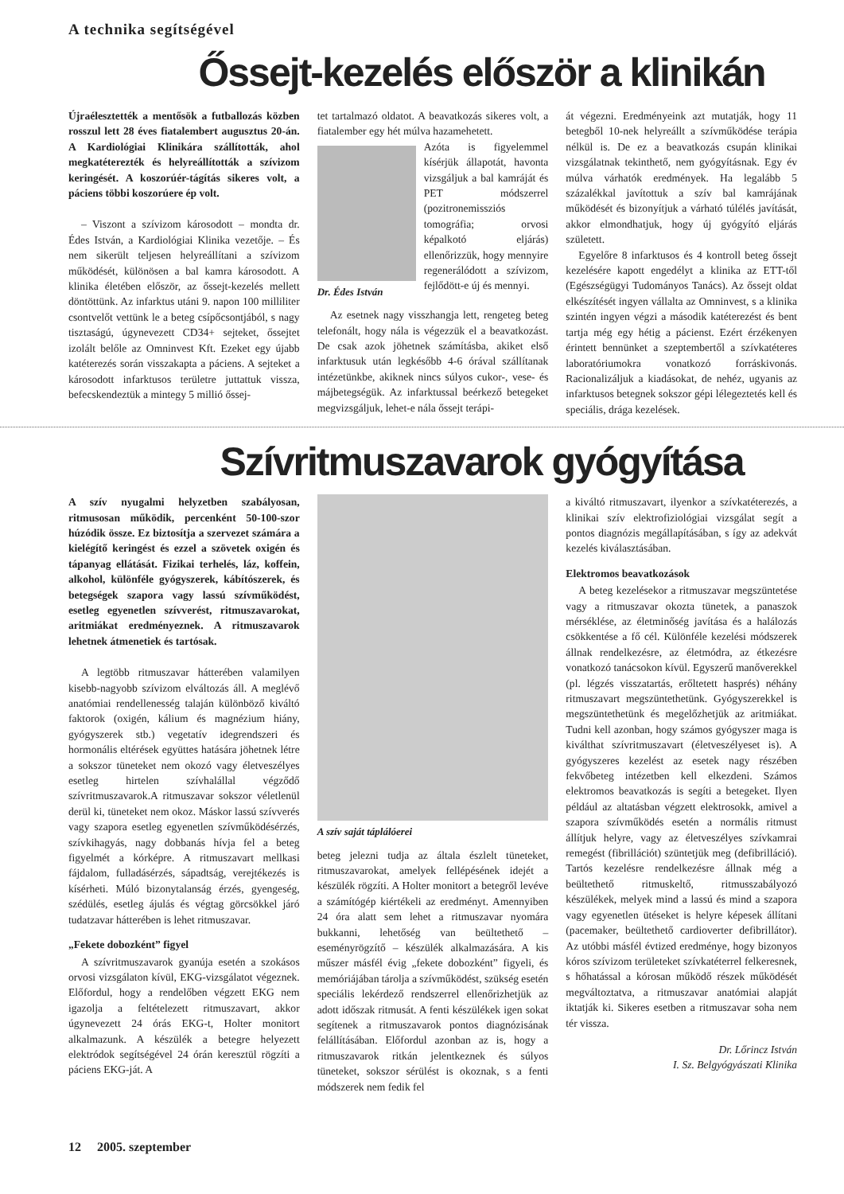A technika segítségével
Őssejt-kezelés először a klinikán
Újraélesztették a mentősök a futballozás közben rosszul lett 28 éves fiatalembert augusztus 20-án. A Kardiológiai Klinikára szállították, ahol megkatéterezték és helyreállították a szívizom keringését. A koszorúér-tágítás sikeres volt, a páciens többi koszorúere ép volt.
– Viszont a szívizom károsodott – mondta dr. Édes István, a Kardiológiai Klinika vezetője. – És nem sikerült teljesen helyreállítani a szívizom működését, különösen a bal kamra károsodott. A klinika életében először, az őssejt-kezelés mellett döntöttünk. Az infarktus utáni 9. napon 100 milliliter csontvelőt vettünk le a beteg csípőcsontjából, s nagy tisztaságú, úgynevezett CD34+ sejteket, őssejtet izolált belőle az Omninvest Kft. Ezeket egy újabb katéterezés során visszakapta a páciens. A sejteket a károsodott infarktusos területre juttattuk vissza, befecskendeztük a mintegy 5 millió őssej-
tet tartalmazó oldatot. A beavatkozás sikeres volt, a fiatalember egy hét múlva hazamehetett.
Dr. Édes István Azóta is figyelemmel kísérjük állapotát, havonta vizsgáljuk a bal kamráját és PET módszerrel (pozitronemissziós tomográfia; orvosi képalkotó eljárás) ellenőrizzük, hogy mennyire regenerálódott a szívizom, fejlődött-e új és mennyi.
Az esetnek nagy visszhangja lett, rengeteg beteg telefonált, hogy nála is végezzük el a beavatkozást. De csak azok jöhetnek számításba, akiket első infarktusuk után legkésőbb 4-6 órával szállítanak intézetünkbe, akiknek nincs súlyos cukor-, vese- és májbetegségük. Az infarktussal beérkező betegeket megvizsgáljuk, lehet-e nála őssejt terápi-
át végezni. Eredményeink azt mutatják, hogy 11 betegből 10-nek helyreállt a szívműködése terápia nélkül is. De ez a beavatkozás csupán klinikai vizsgálatnak tekinthető, nem gyógyításnak. Egy év múlva várhatók eredmények. Ha legalább 5 százalékkal javítottuk a szív bal kamrájának működését és bizonyítjuk a várható túlélés javítását, akkor elmondhatjuk, hogy új gyógyító eljárás született.
Egyelőre 8 infarktusos és 4 kontroll beteg őssejt kezelésére kapott engedélyt a klinika az ETT-től (Egészségügyi Tudományos Tanács). Az őssejt oldat elkészítését ingyen vállalta az Omninvest, s a klinika szintén ingyen végzi a második katéterezést és bent tartja még egy hétig a pácienst. Ezért érzékenyen érintett bennünket a szeptembertől a szívkatéteres laboratóriumokra vonatkozó forráskivonás. Racionalizáljuk a kiadásokat, de nehéz, ugyanis az infarktusos betegnek sokszor gépi lélegeztetés kell és speciális, drága kezelések.
Szívritmuszavarok gyógyítása
A szív nyugalmi helyzetben szabályosan, ritmusosan működik, percenként 50-100-szor húzódik össze. Ez biztosítja a szervezet számára a kielégítő keringést és ezzel a szövetek oxigén és tápanyag ellátását. Fizikai terhelés, láz, koffein, alkohol, különféle gyógyszerek, kábítószerek, és betegségek szapora vagy lassú szívműködést, esetleg egyenetlen szívverést, ritmuszavarokat, aritmiákat eredményeznek. A ritmuszavarok lehetnek átmenetiek és tartósak.
A legtöbb ritmuszavar hátterében valamilyen kisebb-nagyobb szívizom elváltozás áll. A meglévő anatómiai rendellenesség talaján különböző kiváltó faktorok (oxigén, kálium és magnézium hiány, gyógyszerek stb.) vegetatív idegrendszeri és hormonális eltérések együttes hatására jöhetnek létre a sokszor tüneteket nem okozó vagy életveszélyes esetleg hirtelen szívhalállal végződő szívritmuszavarok.A ritmuszavar sokszor véletlenül derül ki, tüneteket nem okoz. Máskor lassú szívverés vagy szapora esetleg egyenetlen szívműködésérzés, szívkihagyás, nagy dobbanás hívja fel a beteg figyelmét a kórképre. A ritmuszavart mellkasi fájdalom, fulladásérzés, sápadtság, verejtékezés is kísérheti. Múló bizonytalanság érzés, gyengeség, szédülés, esetleg ájulás és végtag görcsökkel járó tudatzavar hátterében is lehet ritmuszavar.
„Fekete dobozként” figyel
A szívritmuszavarok gyanúja esetén a szokásos orvosi vizsgálaton kívül, EKG-vizsgálatot végeznek. Előfordul, hogy a rendelőben végzett EKG nem igazolja a feltételezett ritmuszavart, akkor úgynevezett 24 órás EKG-t, Holter monitort alkalmazunk. A készülék a betegre helyezett elektródok segítségével 24 órán keresztül rögzíti a páciens EKG-ját. A
A szív saját táplálóerei
beteg jelezni tudja az általa észlelt tüneteket, ritmuszavarokat, amelyek fellépésének idejét a készülék rögzíti. A Holter monitort a betegről levéve a számítógép kiértékeli az eredményt. Amennyiben 24 óra alatt sem lehet a ritmuszavar nyomára bukkanni, lehetőség van beültethető – eseményrögzítő – készülék alkalmazására. A kis műszer másfél évig „fekete dobozként” figyeli, és memóriájában tárolja a szívműködést, szükség esetén speciális lekérdező rendszerrel ellenőrizhetjük az adott időszak ritmusát. A fenti készülékek igen sokat segítenek a ritmuszavarok pontos diagnózisának felállításában. Előfordul azonban az is, hogy a ritmuszavarok ritkán jelentkeznek és súlyos tüneteket, sokszor sérülést is okoznak, s a fenti módszerek nem fedik fel
a kiváltó ritmuszavart, ilyenkor a szívkatéterezés, a klinikai szív elektrofiziológiai vizsgálat segít a pontos diagnózis megállapításában, s így az adekvát kezelés kiválasztásában.
Elektromos beavatkozások
A beteg kezelésekor a ritmuszavar megszüntetése vagy a ritmuszavar okozta tünetek, a panaszok mérséklése, az életminőség javítása és a halálozás csökkentése a fő cél. Különféle kezelési módszerek állnak rendelkezésre, az életmódra, az étkezésre vonatkozó tanácsokon kívül. Egyszerű manőverekkel (pl. légzés visszatartás, erőltetett hasprés) néhány ritmuszavart megszüntethetünk. Gyógyszerekkel is megszüntethetünk és megelőzhetjük az aritmiákat. Tudni kell azonban, hogy számos gyógyszer maga is kiválthat szívritmuszavart (életveszélyeset is). A gyógyszeres kezelést az esetek nagy részében fekvőbeteg intézetben kell elkezdeni. Számos elektromos beavatkozás is segíti a betegeket. Ilyen például az altatásban végzett elektrosokk, amivel a szapora szívműködés esetén a normális ritmust állítjuk helyre, vagy az életveszélyes szívkamrai remegést (fibrillációt) szüntetjük meg (defibrilláció). Tartós kezelésre rendelkezésre állnak még a beültethető ritmuskeltő, ritmusszabályozó készülékek, melyek mind a lassú és mind a szapora vagy egyenetlen ütéseket is helyre képesek állítani (pacemaker, beültethető cardioverter defibrillátor). Az utóbbi másfél évtized eredménye, hogy bizonyos kóros szívizom területeket szívkatéterrel felkeresnek, s hőhatással a kórosan működő részek működését megváltoztatva, a ritmuszavar anatómiai alapját iktatják ki. Sikeres esetben a ritmuszavar soha nem tér vissza.
Dr. Lőrincz István
I. Sz. Belgyógyászati Klinika
12 2005. szeptember